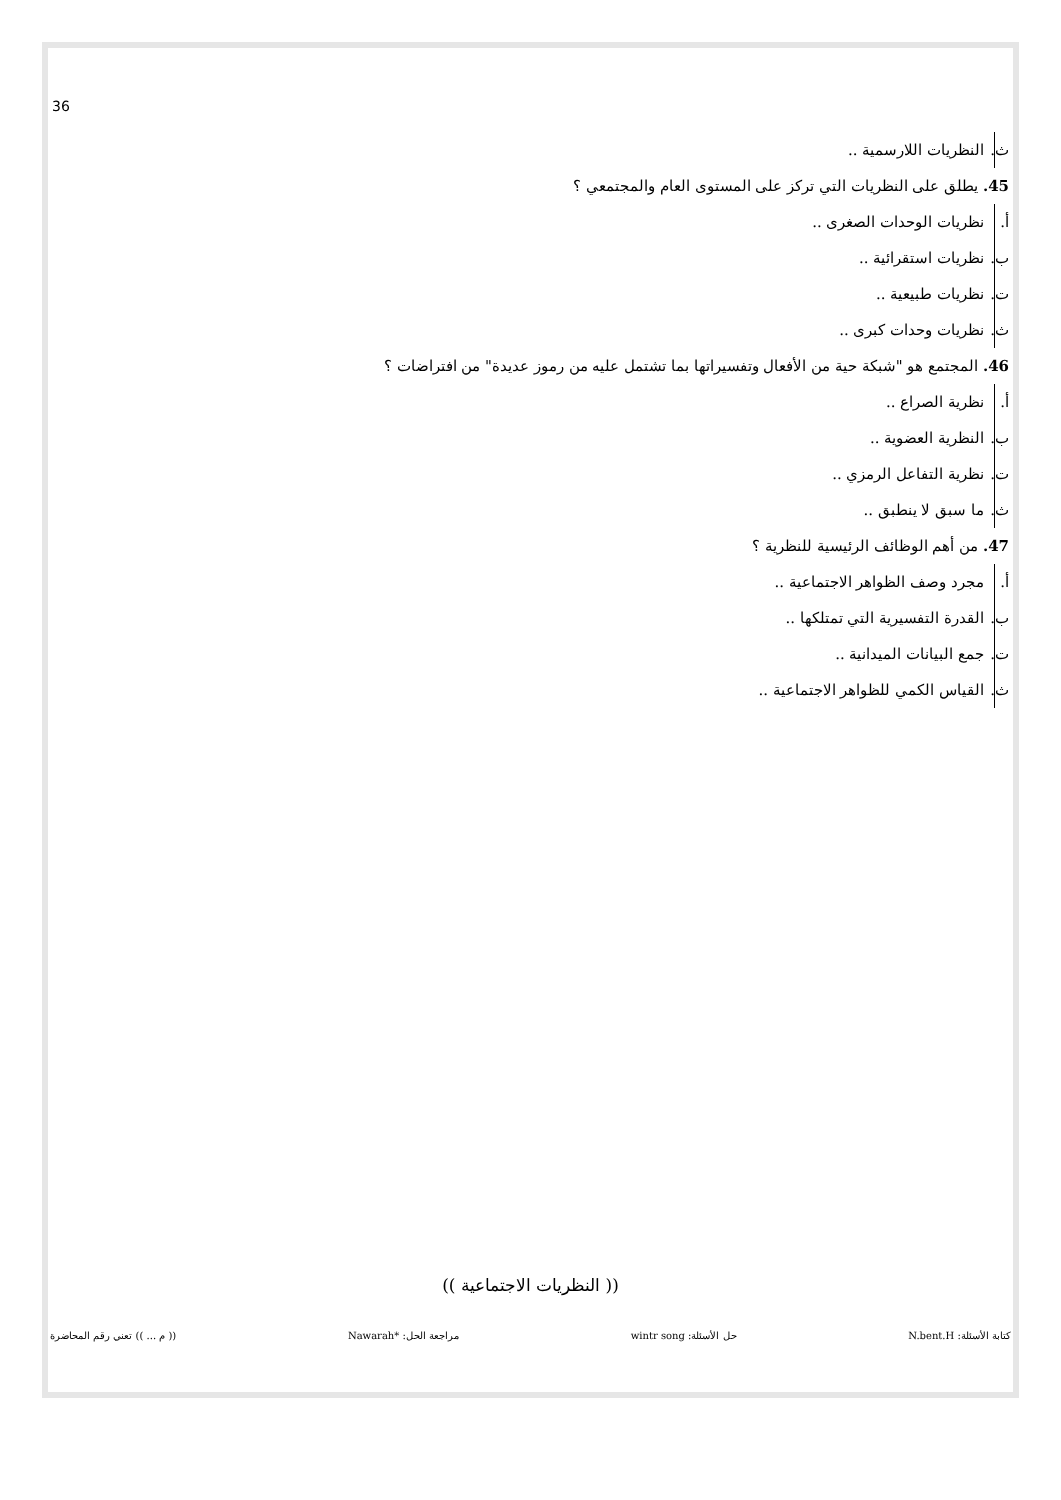36
ث. النظريات اللارسمية ..
45. يطلق على النظريات التي تركز على المستوى العام والمجتمعي ؟
أ. نظريات الوحدات الصغرى ..
ب. نظريات استقرائية ..
ت. نظريات طبيعية ..
ث. نظريات وحدات كبرى ..
46. المجتمع هو "شبكة حية من الأفعال وتفسيراتها بما تشتمل عليه من رموز عديدة" من افتراضات ؟
أ. نظرية الصراع ..
ب. النظرية العضوية ..
ت. نظرية التفاعل الرمزي ..
ث. ما سبق لا ينطبق ..
47. من أهم الوظائف الرئيسية للنظرية ؟
أ. مجرد وصف الظواهر الاجتماعية ..
ب. القدرة التفسيرية التي تمتلكها ..
ت. جمع البيانات الميدانية ..
ث. القياس الكمي للظواهر الاجتماعية ..
(( النظريات الاجتماعية ))
كتابة الأسئلة: N.bent.H حل الأسئلة: wintr song مراجعة الحل: *Nawarah (( م ... )) تعني رقم المحاضرة